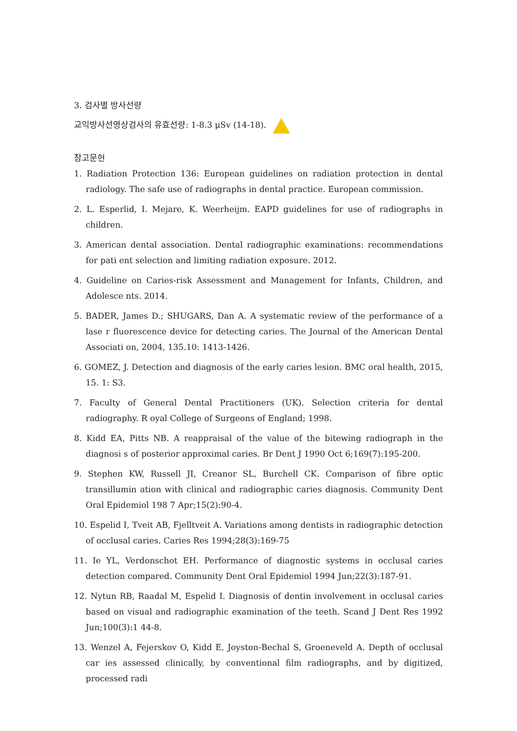3. 검사별 방사선량
교익방사선영상검사의 유효선량: 1-8.3 μSv (14-18).
참고문헌
1. Radiation Protection 136: European guidelines on radiation protection in dental radiology. The safe use of radiographs in dental practice. European commission.
2. L. Esperlid, I. Mejare, K. Weerheijm. EAPD guidelines for use of radiographs in children.
3. American dental association. Dental radiographic examinations: recommendations for pati ent selection and limiting radiation exposure. 2012.
4. Guideline on Caries-risk Assessment and Management for Infants, Children, and Adolesce nts. 2014.
5. BADER, James D.; SHUGARS, Dan A. A systematic review of the performance of a lase r fluorescence device for detecting caries. The Journal of the American Dental Associati on, 2004, 135.10: 1413-1426.
6. GOMEZ, J. Detection and diagnosis of the early caries lesion. BMC oral health, 2015, 15. 1: S3.
7. Faculty of General Dental Practitioners (UK). Selection criteria for dental radiography. R oyal College of Surgeons of England; 1998.
8. Kidd EA, Pitts NB. A reappraisal of the value of the bitewing radiograph in the diagnosi s of posterior approximal caries. Br Dent J 1990 Oct 6;169(7):195-200.
9. Stephen KW, Russell JI, Creanor SL, Burchell CK. Comparison of fibre optic transillumin ation with clinical and radiographic caries diagnosis. Community Dent Oral Epidemiol 198 7 Apr;15(2):90-4.
10. Espelid I, Tveit AB, Fjelltveit A. Variations among dentists in radiographic detection of occlusal caries. Caries Res 1994;28(3):169-75
11. Ie YL, Verdonschot EH. Performance of diagnostic systems in occlusal caries detection compared. Community Dent Oral Epidemiol 1994 Jun;22(3):187-91.
12. Nytun RB, Raadal M, Espelid I. Diagnosis of dentin involvement in occlusal caries based on visual and radiographic examination of the teeth. Scand J Dent Res 1992 Jun;100(3):1 44-8.
13. Wenzel A, Fejerskov O, Kidd E, Joyston-Bechal S, Groeneveld A. Depth of occlusal car ies assessed clinically, by conventional film radiographs, and by digitized, processed radi